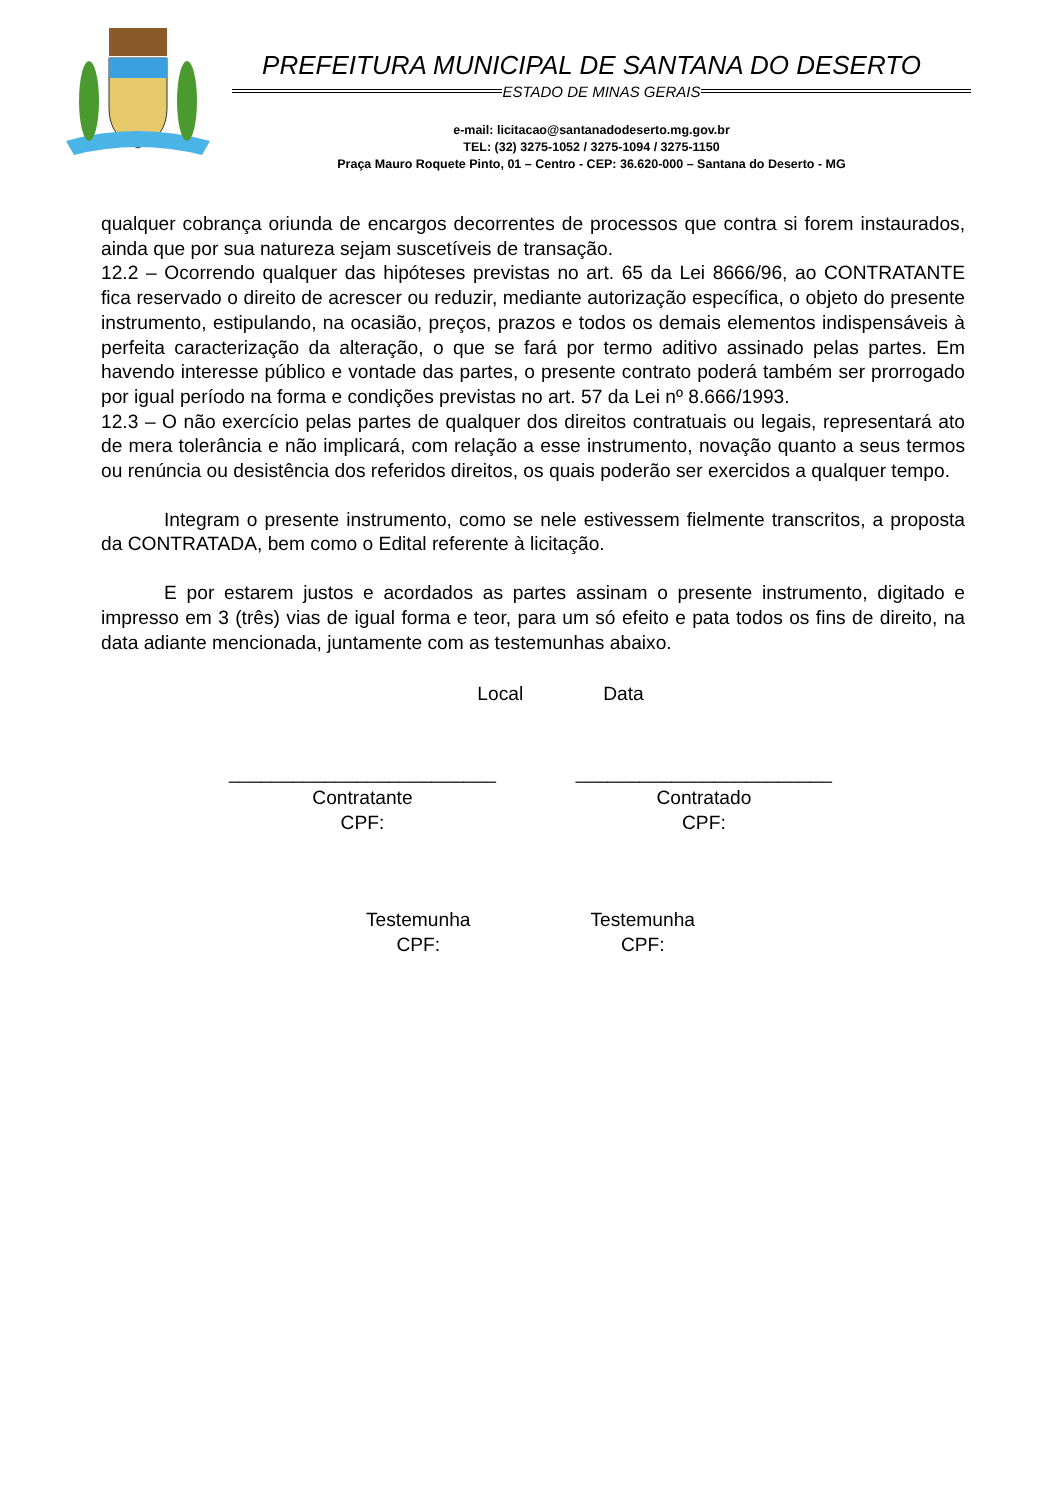PREFEITURA MUNICIPAL DE SANTANA DO DESERTO
ESTADO DE MINAS GERAIS
e-mail: licitacao@santanadodeserto.mg.gov.br
TEL: (32) 3275-1052 / 3275-1094 / 3275-1150
Praça Mauro Roquete Pinto, 01 – Centro - CEP: 36.620-000 – Santana do Deserto - MG
qualquer cobrança oriunda de encargos decorrentes de processos que contra si forem instaurados, ainda que por sua natureza sejam suscetíveis de transação.
12.2 – Ocorrendo qualquer das hipóteses previstas no art. 65 da Lei 8666/96, ao CONTRATANTE fica reservado o direito de acrescer ou reduzir, mediante autorização específica, o objeto do presente instrumento, estipulando, na ocasião, preços, prazos e todos os demais elementos indispensáveis à perfeita caracterização da alteração, o que se fará por termo aditivo assinado pelas partes. Em havendo interesse público e vontade das partes, o presente contrato poderá também ser prorrogado por igual período na forma e condições previstas no art. 57 da Lei nº 8.666/1993.
12.3 – O não exercício pelas partes de qualquer dos direitos contratuais ou legais, representará ato de mera tolerância e não implicará, com relação a esse instrumento, novação quanto a seus termos ou renúncia ou desistência dos referidos direitos, os quais poderão ser exercidos a qualquer tempo.
Integram o presente instrumento, como se nele estivessem fielmente transcritos, a proposta da CONTRATADA, bem como o Edital referente à licitação.
E por estarem justos e acordados as partes assinam o presente instrumento, digitado e impresso em 3 (três) vias de igual forma e teor, para um só efeito e pata todos os fins de direito, na data adiante mencionada, juntamente com as testemunhas abaixo.
Local Data
_________________________
Contratante
CPF:
________________________
Contratado
CPF:
Testemunha
CPF:
Testemunha
CPF: